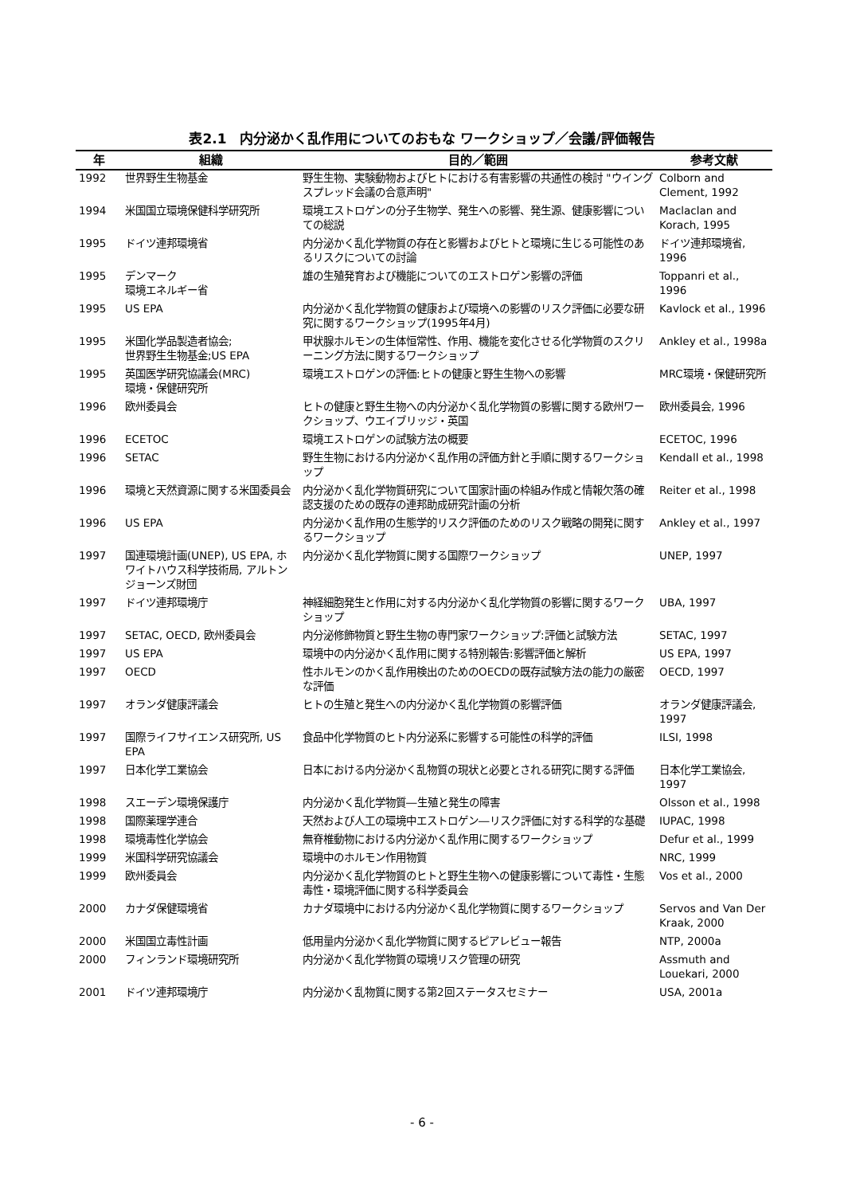表2.1　内分泌かく乱作用についてのおもな ワークショップ／会議/評価報告
| 年 | 組織 | 目的／範囲 | 参考文献 |
| --- | --- | --- | --- |
| 1992 | 世界野生生物基金 | 野生生物、実験動物およびヒトにおける有害影響の共通性の検討 "ウイングスプレッド会議の合意声明" | Colborn and Clement, 1992 |
| 1994 | 米国国立環境保健科学研究所 | 環境エストロゲンの分子生物学、発生への影響、発生源、健康影響についての総説 | Maclaclan and Korach, 1995 |
| 1995 | ドイツ連邦環境省 | 内分泌かく乱化学物質の存在と影響およびヒトと環境に生じる可能性のあるリスクについての討論 | ドイツ連邦環境省, 1996 |
| 1995 | デンマーク 環境エネルギー省 | 雄の生殖発育および機能についてのエストロゲン影響の評価 | Toppanri et al., 1996 |
| 1995 | US EPA | 内分泌かく乱化学物質の健康および環境への影響のリスク評価に必要な研究に関するワークショップ(1995年4月) | Kavlock et al., 1996 |
| 1995 | 米国化学品製造者協会; 世界野生生物基金;US EPA | 甲状腺ホルモンの生体恒常性、作用、機能を変化させる化学物質のスクリーニング方法に関するワークショップ | Ankley et al., 1998a |
| 1995 | 英国医学研究協議会(MRC) 環境・保健研究所 | 環境エストロゲンの評価:ヒトの健康と野生生物への影響 | MRC環境・保健研究所 |
| 1996 | 欧州委員会 | ヒトの健康と野生生物への内分泌かく乱化学物質の影響に関する欧州ワークショップ、ウエイブリッジ・英国 | 欧州委員会, 1996 |
| 1996 | ECETOC | 環境エストロゲンの試験方法の概要 | ECETOC, 1996 |
| 1996 | SETAC | 野生生物における内分泌かく乱作用の評価方針と手順に関するワークショップ | Kendall et al., 1998 |
| 1996 | 環境と天然資源に関する米国委員会 | 内分泌かく乱化学物質研究について国家計画の枠組み作成と情報欠落の確認支援のための既存の連邦助成研究計画の分析 | Reiter et al., 1998 |
| 1996 | US EPA | 内分泌かく乱作用の生態学的リスク評価のためのリスク戦略の開発に関するワークショップ | Ankley et al., 1997 |
| 1997 | 国連環境計画(UNEP), US EPA, ホワイトハウス科学技術局, アルトンジョーンズ財団 | 内分泌かく乱化学物質に関する国際ワークショップ | UNEP, 1997 |
| 1997 | ドイツ連邦環境庁 | 神経細胞発生と作用に対する内分泌かく乱化学物質の影響に関するワークショップ | UBA, 1997 |
| 1997 | SETAC, OECD, 欧州委員会 | 内分泌修飾物質と野生生物の専門家ワークショップ:評価と試験方法 | SETAC, 1997 |
| 1997 | US EPA | 環境中の内分泌かく乱作用に関する特別報告:影響評価と解析 | US EPA, 1997 |
| 1997 | OECD | 性ホルモンのかく乱作用検出のためのOECDの既存試験方法の能力の厳密な評価 | OECD, 1997 |
| 1997 | オランダ健康評議会 | ヒトの生殖と発生への内分泌かく乱化学物質の影響評価 | オランダ健康評議会, 1997 |
| 1997 | 国際ライフサイエンス研究所, US EPA | 食品中化学物質のヒト内分泌系に影響する可能性の科学的評価 | ILSI, 1998 |
| 1997 | 日本化学工業協会 | 日本における内分泌かく乱物質の現状と必要とされる研究に関する評価 | 日本化学工業協会, 1997 |
| 1998 | スエーデン環境保護庁 | 内分泌かく乱化学物質―生殖と発生の障害 | Olsson et al., 1998 |
| 1998 | 国際薬理学連合 | 天然および人工の環境中エストロゲン―リスク評価に対する科学的な基礎 | IUPAC, 1998 |
| 1998 | 環境毒性化学協会 | 無脊椎動物における内分泌かく乱作用に関するワークショップ | Defur et al., 1999 |
| 1999 | 米国科学研究協議会 | 環境中のホルモン作用物質 | NRC, 1999 |
| 1999 | 欧州委員会 | 内分泌かく乱化学物質のヒトと野生生物への健康影響について毒性・生態毒性・環境評価に関する科学委員会 | Vos et al., 2000 |
| 2000 | カナダ保健環境省 | カナダ環境中における内分泌かく乱化学物質に関するワークショップ | Servos and Van Der Kraak, 2000 |
| 2000 | 米国国立毒性計画 | 低用量内分泌かく乱化学物質に関するピアレビュー報告 | NTP, 2000a |
| 2000 | フィンランド環境研究所 | 内分泌かく乱化学物質の環境リスク管理の研究 | Assmuth and Louekari, 2000 |
| 2001 | ドイツ連邦環境庁 | 内分泌かく乱物質に関する第2回ステータスセミナー | USA, 2001a |
- 6 -